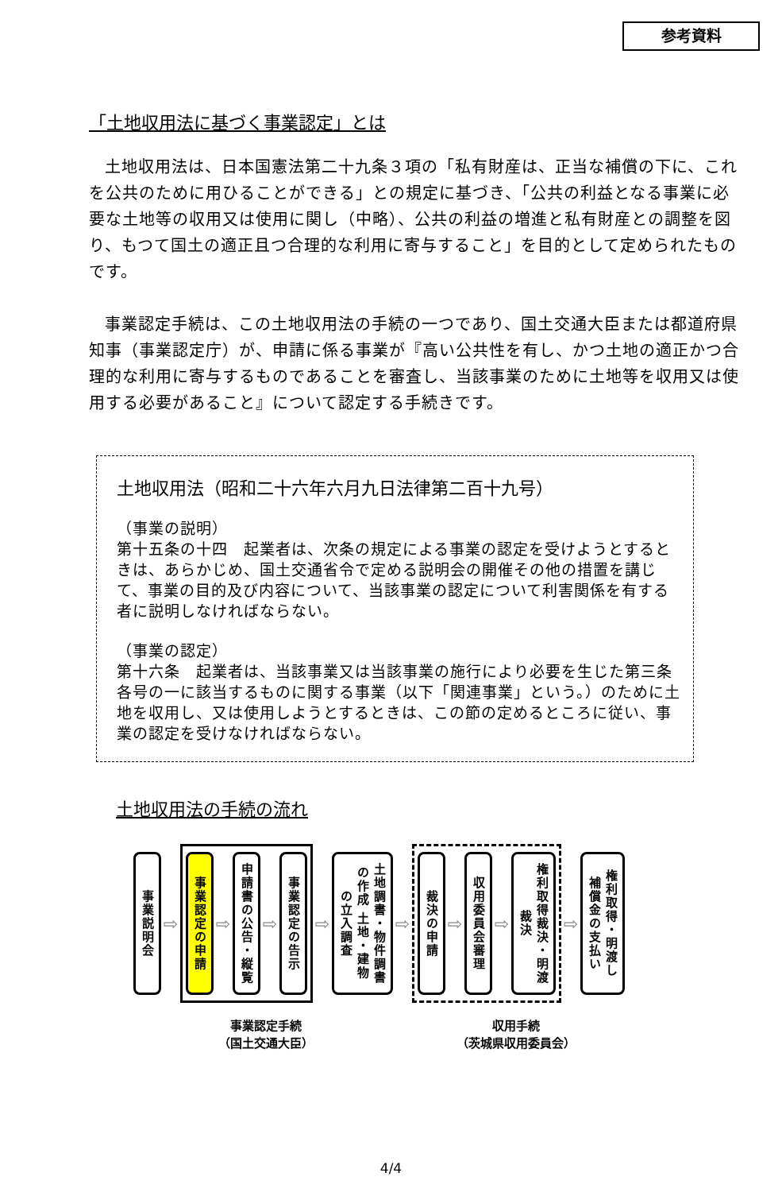参考資料
「土地収用法に基づく事業認定」とは
土地収用法は、日本国憲法第二十九条３項の「私有財産は、正当な補償の下に、これを公共のために用ひることができる」との規定に基づき、「公共の利益となる事業に必要な土地等の収用又は使用に関し（中略）、公共の利益の増進と私有財産との調整を図り、もつて国土の適正且つ合理的な利用に寄与すること」を目的として定められたものです。
事業認定手続は、この土地収用法の手続の一つであり、国土交通大臣または都道府県知事（事業認定庁）が、申請に係る事業が『高い公共性を有し、かつ土地の適正かつ合理的な利用に寄与するものであることを審査し、当該事業のために土地等を収用又は使用する必要があること』について認定する手続きです。
土地収用法（昭和二十六年六月九日法律第二百十九号）
（事業の説明）
第十五条の十四　起業者は、次条の規定による事業の認定を受けようとするときは、あらかじめ、国土交通省令で定める説明会の開催その他の措置を講じて、事業の目的及び内容について、当該事業の認定について利害関係を有する者に説明しなければならない。
（事業の認定）
第十六条　起業者は、当該事業又は当該事業の施行により必要を生じた第三条各号の一に該当するものに関する事業（以下「関連事業」という。）のために土地を収用し、又は使用しようとするときは、この節の定めるところに従い、事業の認定を受けなければならない。
土地収用法の手続の流れ
事業説明会
⇨
事業認定の申請
⇨
申請書の公告・縦覧
⇨
事業認定の告示
⇨
土地調書・物件調書の作成 土地・建物の立入調査
⇨
裁決の申請
⇨
収用委員会審理
⇨
権利取得裁決・明渡裁決
⇨
権利取得・明渡し 補償金の支払い
事業認定手続
（国土交通大臣）
収用手続
（茨城県収用委員会）
4/4